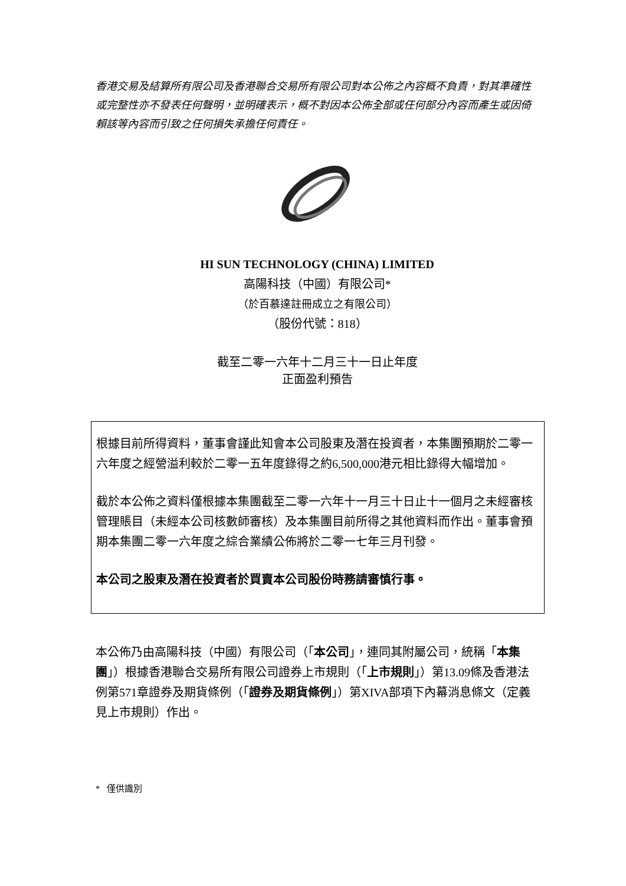香港交易及結算所有限公司及香港聯合交易所有限公司對本公佈之內容概不負責，對其準確性或完整性亦不發表任何聲明，並明確表示，概不對因本公佈全部或任何部分內容而產生或因倚賴該等內容而引致之任何損失承擔任何責任。
HI SUN TECHNOLOGY (CHINA) LIMITED
高陽科技（中國）有限公司*
（於百慕達註冊成立之有限公司）
（股份代號：818）
截至二零一六年十二月三十一日止年度
正面盈利預告
根據目前所得資料，董事會謹此知會本公司股東及潛在投資者，本集團預期於二零一六年度之經營溢利較於二零一五年度錄得之約6,500,000港元相比錄得大幅增加。
截於本公佈之資料僅根據本集團截至二零一六年十一月三十日止十一個月之未經審核管理賬目（未經本公司核數師審核）及本集團目前所得之其他資料而作出。董事會預期本集團二零一六年度之綜合業績公佈將於二零一七年三月刊發。
本公司之股東及潛在投資者於買賣本公司股份時務請審慎行事。
本公佈乃由高陽科技（中國）有限公司（「本公司」，連同其附屬公司，統稱「本集團」）根據香港聯合交易所有限公司證券上市規則（「上市規則」）第13.09條及香港法例第571章證券及期貨條例（「證券及期貨條例」）第XIVA部項下內幕消息條文（定義見上市規則）作出。
* 僅供識別